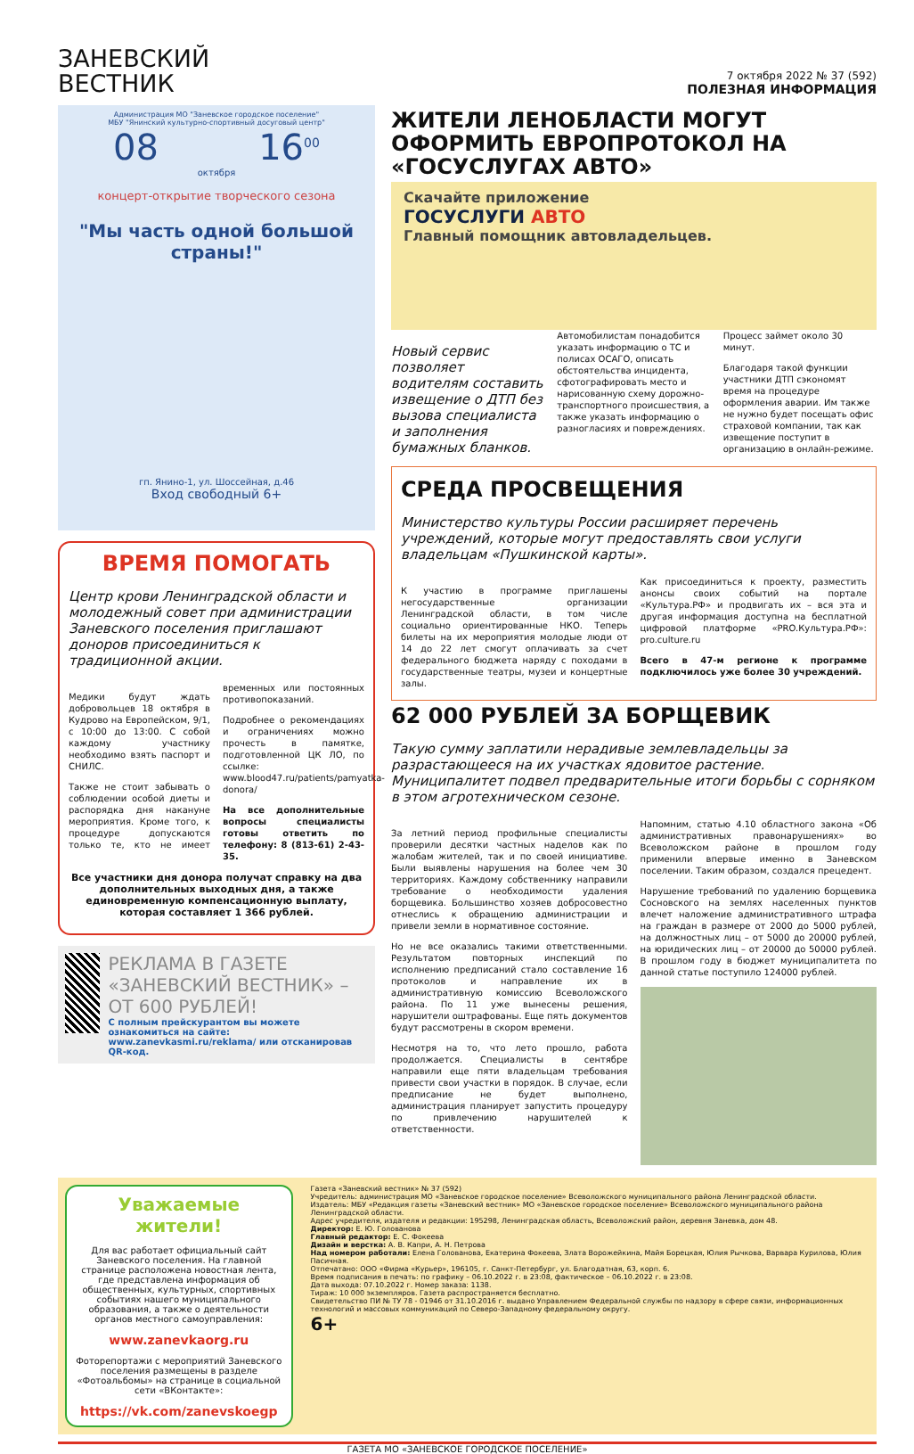ЗАНЕВСКИЙ
ВЕСТНИК
7 октября 2022 № 37 (592)
ПОЛЕЗНАЯ ИНФОРМАЦИЯ
Администрация МО "Заневское городское поселение"
МБУ "Янинский культурно-спортивный досуговый центр"
08 16<sup>00</sup>
октября
концерт-открытие творческого сезона
"Мы часть одной большой страны!"
гп. Янино-1, ул. Шоссейная, д.46
Вход свободный 6+
ВРЕМЯ ПОМОГАТЬ
Центр крови Ленинградской области и молодежный совет при администрации Заневского поселения приглашают доноров присоединиться к традиционной акции.
Медики будут ждать добровольцев 18 октября в Кудрово на Европейском, 9/1, с 10:00 до 13:00. С собой каждому участнику необходимо взять паспорт и СНИЛС.
Также не стоит забывать о соблюдении особой диеты и распорядка дня накануне мероприятия. Кроме того, к процедуре допускаются только те, кто не имеет временных или постоянных противопоказаний.
Подробнее о рекомендациях и ограничениях можно прочесть в памятке, подготовленной ЦК ЛО, по ссылке: www.blood47.ru/patients/pamyatka-donora/
На все дополнительные вопросы специалисты готовы ответить по телефону: 8 (813-61) 2-43-35.
Все участники дня донора получат справку на два дополнительных выходных дня, а также единовременную компенсационную выплату, которая составляет 1 366 рублей.
РЕКЛАМА В ГАЗЕТЕ «ЗАНЕВСКИЙ ВЕСТНИК» – ОТ 600 РУБЛЕЙ!
С полным прейскурантом вы можете ознакомиться на сайте: www.zanevkasmi.ru/reklama/ или отсканировав QR-код.
ЖИТЕЛИ ЛЕНОБЛАСТИ МОГУТ ОФОРМИТЬ ЕВРОПРОТОКОЛ НА «ГОСУСЛУГАХ АВТО»
Скачайте приложение
ГОСУСЛУГИ АВТО
Главный помощник автовладельцев.
Новый сервис позволяет водителям составить извещение о ДТП без вызова специалиста и заполнения бумажных бланков.
Автомобилистам понадобится указать информацию о ТС и полисах ОСАГО, описать обстоятельства инцидента, сфотографировать место и нарисованную схему дорожно-транспортного происшествия, а также указать информацию о разногласиях и повреждениях. Процесс займет около 30 минут.
Благодаря такой функции участники ДТП сэкономят время на процедуре оформления аварии. Им также не нужно будет посещать офис страховой компании, так как извещение поступит в организацию в онлайн-режиме.
СРЕДА ПРОСВЕЩЕНИЯ
Министерство культуры России расширяет перечень учреждений, которые могут предоставлять свои услуги владельцам «Пушкинской карты».
К участию в программе приглашены негосударственные организации Ленинградской области, в том числе социально ориентированные НКО. Теперь билеты на их мероприятия молодые люди от 14 до 22 лет смогут оплачивать за счет федерального бюджета наряду с походами в государственные театры, музеи и концертные залы.
Как присоединиться к проекту, разместить анонсы своих событий на портале «Культура.РФ» и продвигать их – вся эта и другая информация доступна на бесплатной цифровой платформе «PRO.Культура.РФ»: pro.culture.ru
Всего в 47-м регионе к программе подключилось уже более 30 учреждений.
62 000 РУБЛЕЙ ЗА БОРЩЕВИК
Такую сумму заплатили нерадивые землевладельцы за разрастающееся на их участках ядовитое растение. Муниципалитет подвел предварительные итоги борьбы с сорняком в этом агротехническом сезоне.
За летний период профильные специалисты проверили десятки частных наделов как по жалобам жителей, так и по своей инициативе. Были выявлены нарушения на более чем 30 территориях. Каждому собственнику направили требование о необходимости удаления борщевика. Большинство хозяев добросовестно отнеслись к обращению администрации и привели земли в нормативное состояние.
Но не все оказались такими ответственными. Результатом повторных инспекций по исполнению предписаний стало составление 16 протоколов и направление их в административную комиссию Всеволожского района. По 11 уже вынесены решения, нарушители оштрафованы. Еще пять документов будут рассмотрены в скором времени.
Несмотря на то, что лето прошло, работа продолжается. Специалисты в сентябре направили еще пяти владельцам требования привести свои участки в порядок. В случае, если предписание не будет выполнено, администрация планирует запустить процедуру по привлечению нарушителей к ответственности.
Напомним, статью 4.10 областного закона «Об административных правонарушениях» во Всеволожском районе в прошлом году применили впервые именно в Заневском поселении. Таким образом, создался прецедент.
Нарушение требований по удалению борщевика Сосновского на землях населенных пунктов влечет наложение административного штрафа на граждан в размере от 2000 до 5000 рублей, на должностных лиц – от 5000 до 20000 рублей, на юридических лиц – от 20000 до 50000 рублей. В прошлом году в бюджет муниципалитета по данной статье поступило 124000 рублей.
Уважаемые жители!
Для вас работает официальный сайт Заневского поселения. На главной странице расположена новостная лента, где представлена информация об общественных, культурных, спортивных событиях нашего муниципального образования, а также о деятельности органов местного самоуправления:
www.zanevkaorg.ru
Фоторепортажи с мероприятий Заневского поселения размещены в разделе «Фотоальбомы» на странице в социальной сети «ВКонтакте»:
https://vk.com/zanevskoegp
Газета «Заневский вестник» № 37 (592)
Учредитель: администрация МО «Заневское городское поселение» Всеволожского муниципального района Ленинградской области.
Издатель: МБУ «Редакция газеты «Заневский вестник» МО «Заневское городское поселение» Всеволожского муниципального района Ленинградской области.
Адрес учредителя, издателя и редакции: 195298, Ленинградская область, Всеволожский район, деревня Заневка, дом 48.
Директор: Е. Ю. Голованова
Главный редактор: Е. С. Фокеева
Дизайн и верстка: А. В. Капри, А. Н. Петрова
Над номером работали: Елена Голованова, Екатерина Фокеева, Злата Ворожейкина, Майя Борецкая, Юлия Рычкова, Варвара Курилова, Юлия Пасичная.
Отпечатано: ООО «Фирма «Курьер», 196105, г. Санкт-Петербург, ул. Благодатная, 63, корп. 6.
Время подписания в печать: по графику – 06.10.2022 г. в 23:08, фактическое – 06.10.2022 г. в 23:08.
Дата выхода: 07.10.2022 г. Номер заказа: 1138.
Тираж: 10 000 экземпляров. Газета распространяется бесплатно.
Свидетельство ПИ № ТУ 78 - 01946 от 31.10.2016 г. выдано Управлением Федеральной службы по надзору в сфере связи, информационных технологий и массовых коммуникаций по Северо-Западному федеральному округу.
6+
ГАЗЕТА МО «ЗАНЕВСКОЕ ГОРОДСКОЕ ПОСЕЛЕНИЕ»